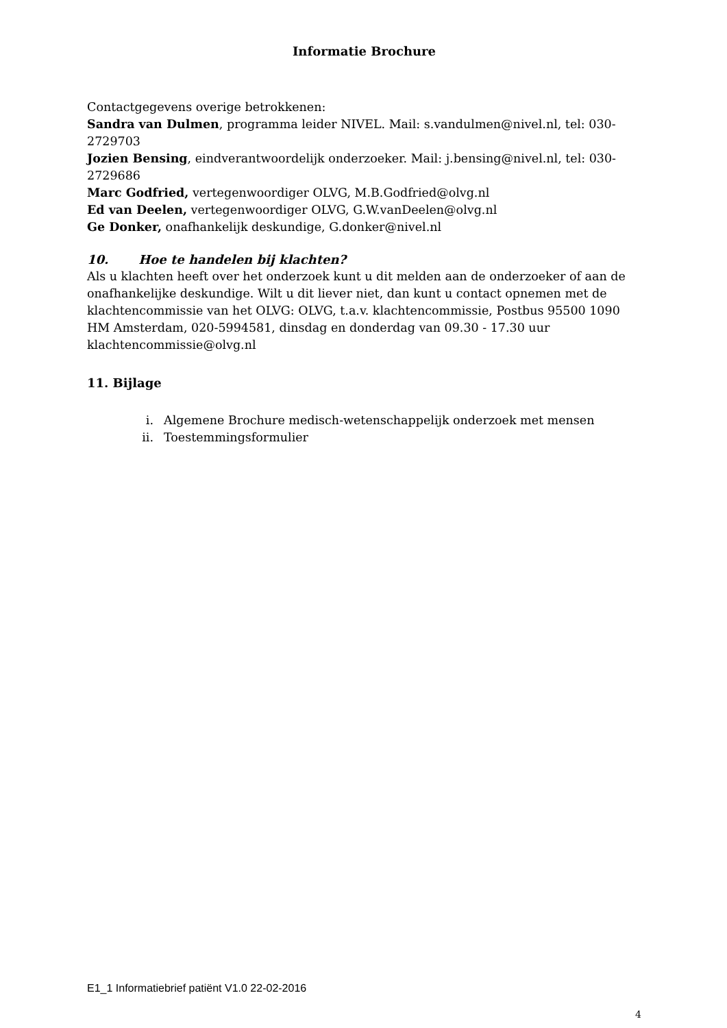Informatie Brochure
Contactgegevens overige betrokkenen:
Sandra van Dulmen, programma leider NIVEL. Mail: s.vandulmen@nivel.nl, tel: 030-2729703
Jozien Bensing, eindverantwoordelijk onderzoeker. Mail: j.bensing@nivel.nl, tel: 030-2729686
Marc Godfried, vertegenwoordiger OLVG, M.B.Godfried@olvg.nl
Ed van Deelen, vertegenwoordiger OLVG, G.W.vanDeelen@olvg.nl
Ge Donker, onafhankelijk deskundige, G.donker@nivel.nl
10. Hoe te handelen bij klachten?
Als u klachten heeft over het onderzoek kunt u dit melden aan de onderzoeker of aan de onafhankelijke deskundige. Wilt u dit liever niet, dan kunt u contact opnemen met de klachtencommissie van het OLVG: OLVG, t.a.v. klachtencommissie, Postbus 95500 1090 HM Amsterdam, 020-5994581, dinsdag en donderdag van 09.30 - 17.30 uur klachtencommissie@olvg.nl
11. Bijlage
i. Algemene Brochure medisch-wetenschappelijk onderzoek met mensen
ii. Toestemmingsformulier
E1_1 Informatiebrief patiënt V1.0 22-02-2016
4